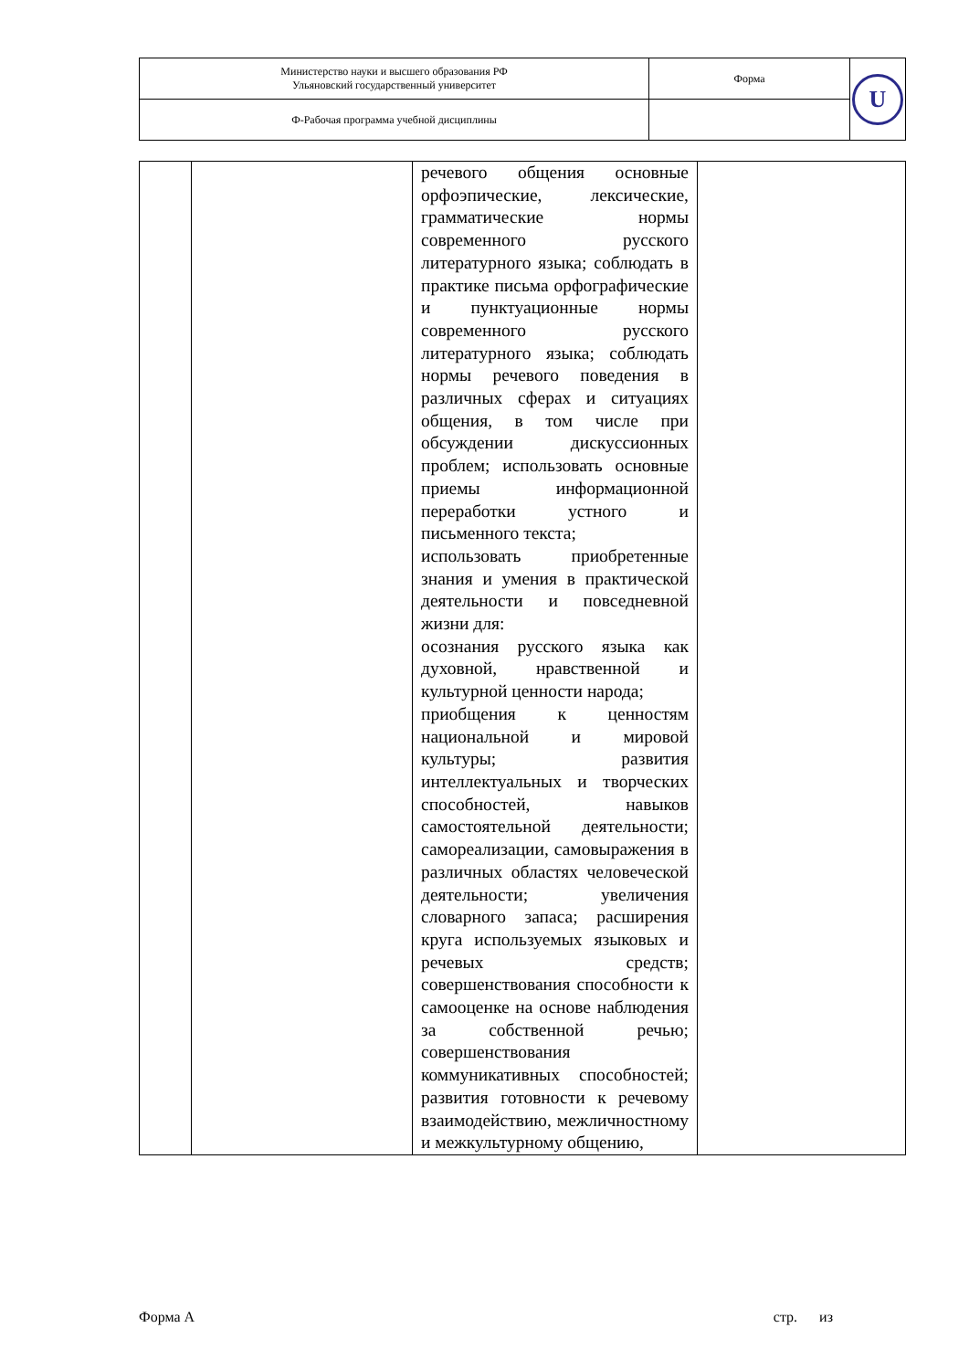| Министерство науки и высшего образования РФ Ульяновский государственный университет | Форма | U |
| Ф-Рабочая программа учебной дисциплины | | |
| | | речевого общения основные орфоэпические, лексические, грамматические нормы современного русского литературного языка; соблюдать в практике письма орфографические и пунктуационные нормы современного русского литературного языка; соблюдать нормы речевого поведения в различных сферах и ситуациях общения, в том числе при обсуждении дискуссионных проблем; использовать основные приемы информационной переработки устного и письменного текста; использовать приобретенные знания и умения в практической деятельности и повседневной жизни для: осознания русского языка как духовной, нравственной и культурной ценности народа; приобщения к ценностям национальной и мировой культуры; развития интеллектуальных и творческих способностей, навыков самостоятельной деятельности; самореализации, самовыражения в различных областях человеческой деятельности; увеличения словарного запаса; расширения круга используемых языковых и речевых средств; совершенствования способности к самооценке на основе наблюдения за собственной речью; совершенствования коммуникативных способностей; развития готовности к речевому взаимодействию, межличностному и межкультурному общению, | |
Форма А стр. из